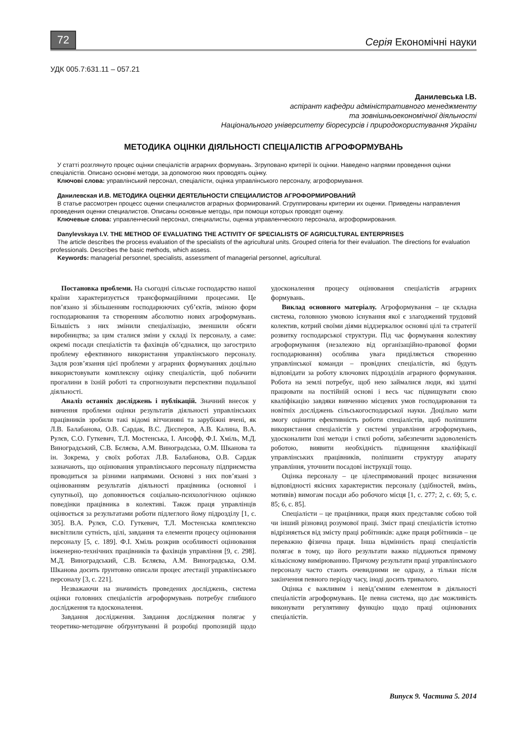72
Серія Економічні науки
УДК 005.7:631.11 – 057.21
Данилевська І.В.
аспірант кафедри адміністративного менеджменту
та зовнішньоекономічної діяльності
Національного університету біоресурсів і природокористування України
МЕТОДИКА ОЦІНКИ ДІЯЛЬНОСТІ СПЕЦІАЛІСТІВ АГРОФОРМУВАНЬ
У статті розглянуто процес оцінки спеціалістів аграрних формувань. Згруповано критерії їх оцінки. Наведено напрями проведення оцінки спеціалістів. Описано основні методи, за допомогою яких проводять оцінку.
Ключові слова: управлінський персонал, спеціалісти, оцінка управлінського персоналу, агроформування.
Данилевская И.В. МЕТОДИКА ОЦЕНКИ ДЕЯТЕЛЬНОСТИ СПЕЦИАЛИСТОВ АГРОФОРМИРОВАНИЙ
В статье рассмотрен процесс оценки специалистов аграрных формирований. Сгруппированы критерии их оценки. Приведены направления проведения оценки специалистов. Описаны основные методы, при помощи которых проводят оценку.
Ключевые слова: управленческий персонал, специалисты, оценка управленческого персонала, агроформирования.
Danylevskaya I.V. THE METHOD OF EVALUATING THE ACTIVITY OF SPECIALISTS OF AGRICULTURAL ENTERPRISES
The article describes the process evaluation of the specialists of the agricultural units. Grouped criteria for their evaluation. The directions for evaluation professionals. Describes the basic methods, which assess.
Keywords: managerial personnel, specialists, assessment of managerial personnel, agricultural.
Постановка проблеми. На сьогодні сільське господарство нашої країни характеризується трансформаційними процесами. Це пов’язано зі збільшенням господарюючих суб’єктів, зміною форм господарювання та створенням абсолютно нових агроформувань. Більшість з них змінили спеціалізацію, зменшили обсяги виробництва; за цим сталися зміни у складі їх персоналу, а саме: окремі посади спеціалістів та фахівців об’єдналися, що загострило проблему ефективного використання управлінського персоналу. Задля розв’язання цієї проблеми у аграрних формуваннях доцільно використовувати комплексну оцінку спеціалістів, щоб побачити прогалини в їхній роботі та спрогнозувати перспективи подальшої діяльності.
Аналіз останніх досліджень і публікацій. Значний внесок у вивчення проблеми оцінки результатів діяльності управлінських працівників зробили такі відомі вітчизняні та зарубіжні вчені, як Л.В. Балабанова, О.В. Сардак, В.С. Дієсперов, А.В. Калина, В.А. Рулєв, С.О. Гуткевич, Т.Л. Мостенська, І. Ансофф, Ф.І. Хміль, М.Д. Виноградський, С.В. Бєляєва, А.М. Виноградська, О.М. Шканова та ін. Зокрема, у своїх роботах Л.В. Балабанова, О.В. Сардак зазначають, що оцінювання управлінського персоналу підприємства проводиться за різними напрямами. Основні з них пов’язані з оцінюванням результатів діяльності працівника (основної і супутньої), що доповнюється соціально-психологічною оцінкою поведінки працівника в колективі. Також праця управлінців оцінюється за результатами роботи підлеглого йому підрозділу [1, с. 305]. В.А. Рулєв, С.О. Гуткевич, Т.Л. Мостенська комплексно висвітлили сутність, цілі, завдання та елементи процесу оцінювання персоналу [5, с. 189]. Ф.І. Хміль розкрив особливості оцінювання інженерно-технічних працівників та фахівців управління [9, с. 298]. М.Д. Виноградський, С.В. Бєляєва, А.М. Виноградська, О.М. Шканова досить ґрунтовно описали процес атестації управлінського персоналу [3, с. 221].
Незважаючи на значимість проведених досліджень, система оцінки головних спеціалістів агроформувань потребує глибшого дослідження та вдосконалення.
Завдання дослідження. Завдання дослідження полягає у теоретико-методичне обґрунтуванні й розробці пропозицій щодо удосконалення процесу оцінювання спеціалістів аграрних формувань.
Виклад основного матеріалу. Агроформування – це складна система, головною умовою існування якої є злагоджений трудовий колектив, котрий своїми діями віддзеркалює основні цілі та стратегії розвитку господарської структури. Під час формування колективу агроформування (незалежно від організаційно-правової форми господарювання) особлива увага приділяється створенню управлінської команди – провідних спеціалістів, які будуть відповідати за роботу ключових підрозділів аграрного формування. Робота на землі потребує, щоб нею займалися люди, які здатні працювати на постійній основі і весь час підвищувати свою кваліфікацію завдяки вивченню місцевих умов господарювання та новітніх досліджень сільськогосподарської науки. Доцільно мати змогу оцінити ефективність роботи спеціалістів, щоб поліпшити використання спеціалістів у системі управління агроформувань, удосконалити їхні методи і стилі роботи, забезпечити задоволеність роботою, виявити необхідність підвищення кваліфікації управлінських працівників, поліпшити структуру апарату управління, уточнити посадові інструкції тощо.
Оцінка персоналу – це цілеспрямований процес визначення відповідності якісних характеристик персоналу (здібностей, вмінь, мотивів) вимогам посади або робочого місця [1, с. 277; 2, с. 69; 5, с. 85; 6, с. 85].
Спеціалісти – це працівники, праця яких представляє собою той чи інший різновид розумової праці. Зміст праці спеціалістів істотно відрізняється від змісту праці робітників: адже праця робітників – це переважно фізична праця. Інша відмінність праці спеціалістів полягає в тому, що його результати важко піддаються прямому кількісному вимірюванню. Причому результати праці управлінського персоналу часто стають очевидними не одразу, а тільки після закінчення певного періоду часу, іноді досить тривалого.
Оцінка є важливим і невід’ємним елементом в діяльності спеціалістів агроформувань. Це певна система, що дає можливість виконувати регулятивну функцію щодо праці оцінюваних спеціалістів.
Випуск 9. Частина 5. 2014